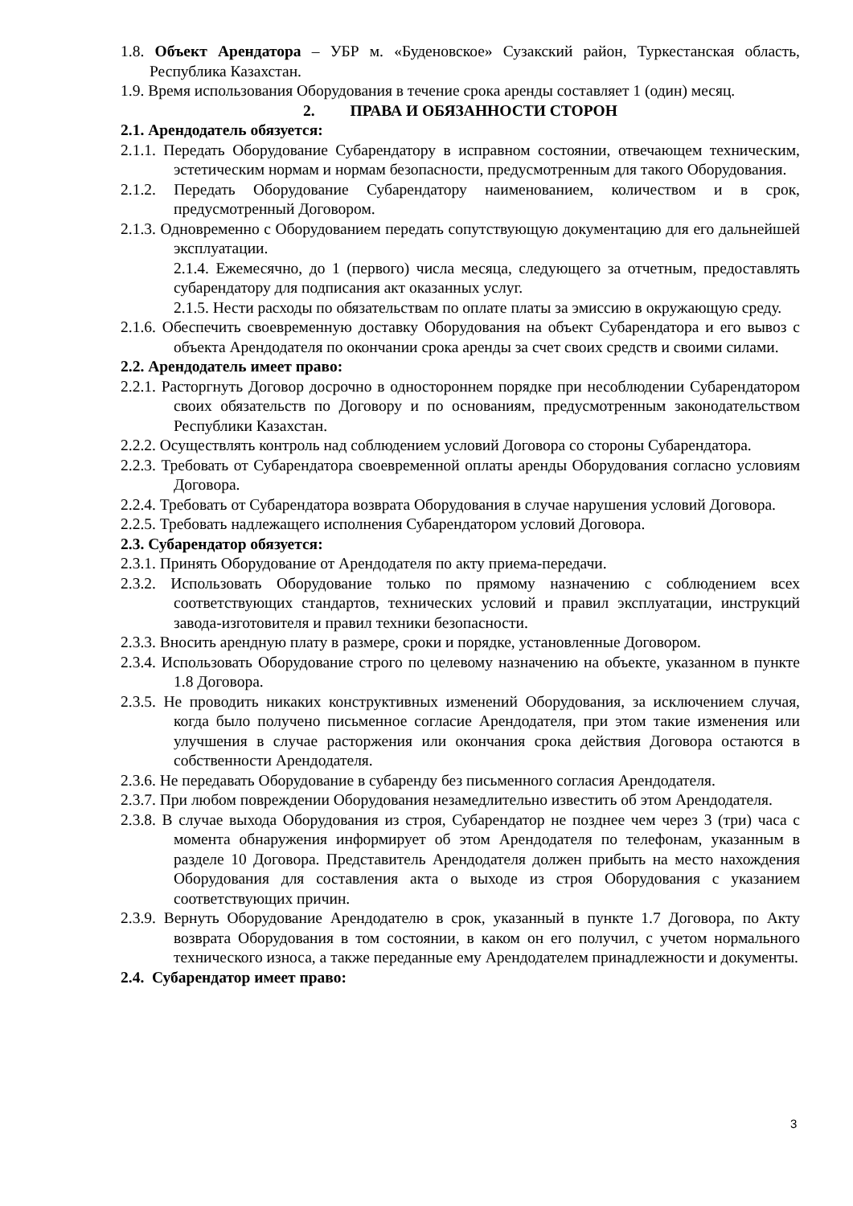1.8. Объект Арендатора – УБР м. «Буденовское» Сузакский район, Туркестанская область, Республика Казахстан.
1.9. Время использования Оборудования в течение срока аренды составляет 1 (один) месяц.
2. ПРАВА И ОБЯЗАННОСТИ СТОРОН
2.1. Арендодатель обязуется:
2.1.1. Передать Оборудование Субарендатору в исправном состоянии, отвечающем техническим, эстетическим нормам и нормам безопасности, предусмотренным для такого Оборудования.
2.1.2. Передать Оборудование Субарендатору наименованием, количеством и в срок, предусмотренный Договором.
2.1.3. Одновременно с Оборудованием передать сопутствующую документацию для его дальнейшей эксплуатации.
2.1.4. Ежемесячно, до 1 (первого) числа месяца, следующего за отчетным, предоставлять субарендатору для подписания акт оказанных услуг.
2.1.5. Нести расходы по обязательствам по оплате платы за эмиссию в окружающую среду.
2.1.6. Обеспечить своевременную доставку Оборудования на объект Субарендатора и его вывоз с объекта Арендодателя по окончании срока аренды за счет своих средств и своими силами.
2.2. Арендодатель имеет право:
2.2.1. Расторгнуть Договор досрочно в одностороннем порядке при несоблюдении Субарендатором своих обязательств по Договору и по основаниям, предусмотренным законодательством Республики Казахстан.
2.2.2. Осуществлять контроль над соблюдением условий Договора со стороны Субарендатора.
2.2.3. Требовать от Субарендатора своевременной оплаты аренды Оборудования согласно условиям Договора.
2.2.4. Требовать от Субарендатора возврата Оборудования в случае нарушения условий Договора.
2.2.5. Требовать надлежащего исполнения Субарендатором условий Договора.
2.3. Субарендатор обязуется:
2.3.1. Принять Оборудование от Арендодателя по акту приема-передачи.
2.3.2. Использовать Оборудование только по прямому назначению с соблюдением всех соответствующих стандартов, технических условий и правил эксплуатации, инструкций завода-изготовителя и правил техники безопасности.
2.3.3. Вносить арендную плату в размере, сроки и порядке, установленные Договором.
2.3.4. Использовать Оборудование строго по целевому назначению на объекте, указанном в пункте 1.8 Договора.
2.3.5. Не проводить никаких конструктивных изменений Оборудования, за исключением случая, когда было получено письменное согласие Арендодателя, при этом такие изменения или улучшения в случае расторжения или окончания срока действия Договора остаются в собственности Арендодателя.
2.3.6. Не передавать Оборудование в субаренду без письменного согласия Арендодателя.
2.3.7. При любом повреждении Оборудования незамедлительно известить об этом Арендодателя.
2.3.8. В случае выхода Оборудования из строя, Субарендатор не позднее чем через 3 (три) часа с момента обнаружения информирует об этом Арендодателя по телефонам, указанным в разделе 10 Договора. Представитель Арендодателя должен прибыть на место нахождения Оборудования для составления акта о выходе из строя Оборудования с указанием соответствующих причин.
2.3.9. Вернуть Оборудование Арендодателю в срок, указанный в пункте 1.7 Договора, по Акту возврата Оборудования в том состоянии, в каком он его получил, с учетом нормального технического износа, а также переданные ему Арендодателем принадлежности и документы.
2.4. Субарендатор имеет право:
3